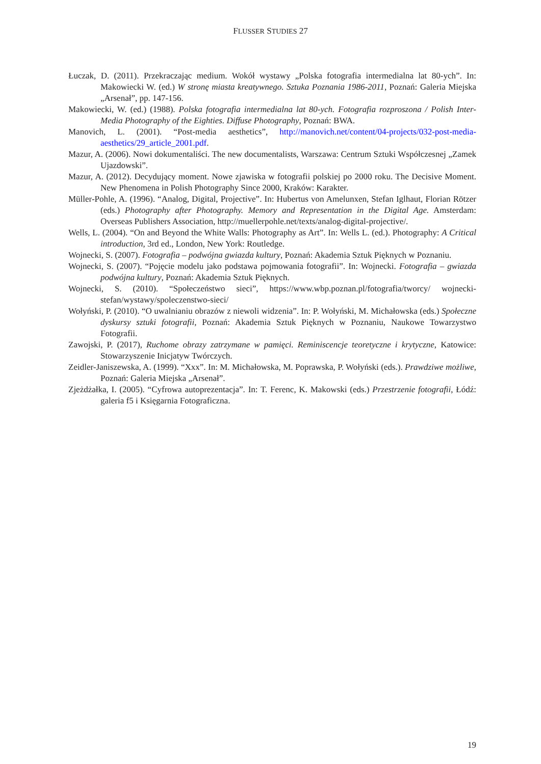FLUSSER STUDIES 27
Łuczak, D. (2011). Przekraczając medium. Wokół wystawy „Polska fotografia intermedialna lat 80-ych”. In: Makowiecki W. (ed.) W stronę miasta kreatywnego. Sztuka Poznania 1986-2011, Poznań: Galeria Miejska „Arsenał”, pp. 147-156.
Makowiecki, W. (ed.) (1988). Polska fotografia intermedialna lat 80-ych. Fotografia rozproszona / Polish Inter-Media Photography of the Eighties. Diffuse Photography, Poznań: BWA.
Manovich, L. (2001). “Post-media aesthetics”, http://manovich.net/content/04-projects/032-post-media-aesthetics/29_article_2001.pdf.
Mazur, A. (2006). Nowi dokumentaliści. The new documentalists, Warszawa: Centrum Sztuki Współczesnej „Zamek Ujazdowski”.
Mazur, A. (2012). Decydujący moment. Nowe zjawiska w fotografii polskiej po 2000 roku. The Decisive Moment. New Phenomena in Polish Photography Since 2000, Kraków: Karakter.
Müller-Pohle, A. (1996). “Analog, Digital, Projective”. In: Hubertus von Amelunxen, Stefan Iglhaut, Florian Rötzer (eds.) Photography after Photography. Memory and Representation in the Digital Age. Amsterdam: Overseas Publishers Association, http://muellerpohle.net/texts/analog-digital-projective/.
Wells, L. (2004). “On and Beyond the White Walls: Photography as Art”. In: Wells L. (ed.). Photography: A Critical introduction, 3rd ed., London, New York: Routledge.
Wojnecki, S. (2007). Fotografia – podwójna gwiazda kultury, Poznań: Akademia Sztuk Pięknych w Poznaniu.
Wojnecki, S. (2007). “Pojęcie modelu jako podstawa pojmowania fotografii”. In: Wojnecki. Fotografia – gwiazda podwójna kultury, Poznań: Akademia Sztuk Pięknych.
Wojnecki, S. (2010). “Społeczeństwo sieci”, https://www.wbp.poznan.pl/fotografia/tworcy/ wojnecki-stefan/wystawy/spoleczenstwo-sieci/
Wołyński, P. (2010). “O uwalnianiu obrazów z niewoli widzenia”. In: P. Wołyński, M. Michałowska (eds.) Społeczne dyskursy sztuki fotografii, Poznań: Akademia Sztuk Pięknych w Poznaniu, Naukowe Towarzystwo Fotografii.
Zawojski, P. (2017), Ruchome obrazy zatrzymane w pamięci. Reminiscencje teoretyczne i krytyczne, Katowice: Stowarzyszenie Inicjatyw Twórczych.
Zeidler-Janiszewska, A. (1999). “Xxx”. In: M. Michałowska, M. Poprawska, P. Wołyński (eds.). Prawdziwe możliwe, Poznań: Galeria Miejska „Arsenał”.
Zjeżdżałka, I. (2005). “Cyfrowa autoprezentacja”. In: T. Ferenc, K. Makowski (eds.) Przestrzenie fotografii, Łódź: galeria f5 i Księgarnia Fotograficzna.
19